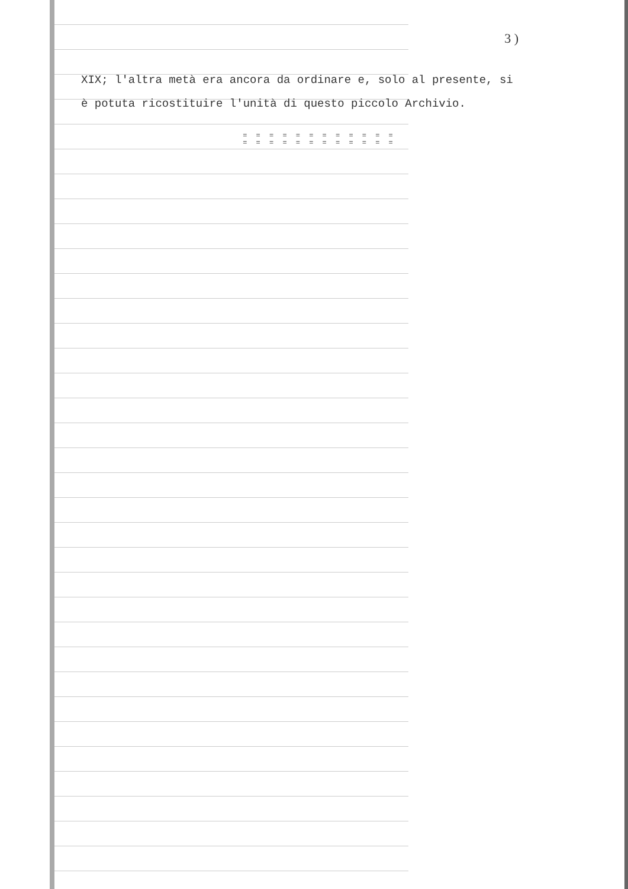3 )
XIX; l'altra metà era ancora da ordinare e, solo al presente, si
è potuta ricostituire l'unità di questo piccolo Archivio.
= = = = = = = = = = = =
= = = = = = = = = = = =